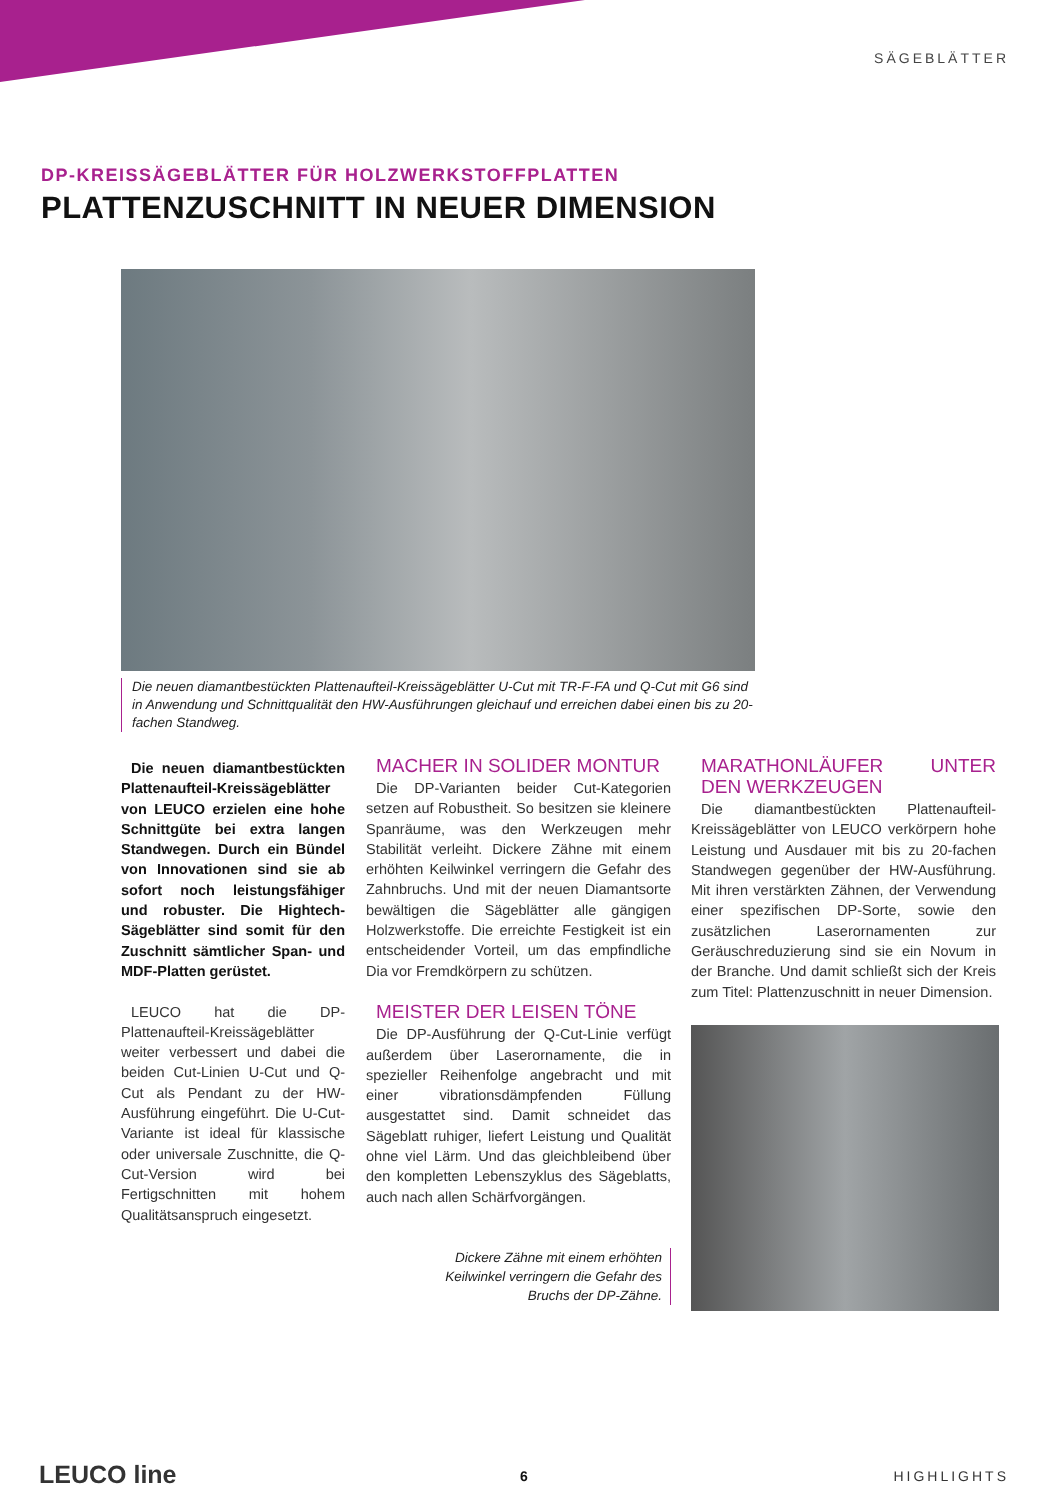SÄGEBLÄTTER
DP-KREISSÄGEBLÄTTER FÜR HOLZWERKSTOFFPLATTEN
PLATTENZUSCHNITT IN NEUER DIMENSION
Die neuen diamantbestückten Plattenaufteil-Kreissägeblätter U-Cut mit TR-F-FA und Q-Cut mit G6 sind in Anwendung und Schnittqualität den HW-Ausführungen gleichauf und erreichen dabei einen bis zu 20-fachen Standweg.
Die neuen diamantbestückten Plattenaufteil-Kreissägeblätter von LEUCO erzielen eine hohe Schnittgüte bei extra langen Standwegen. Durch ein Bündel von Innovationen sind sie ab sofort noch leistungsfähiger und robuster. Die Hightech-Sägeblätter sind somit für den Zuschnitt sämtlicher Span- und MDF-Platten gerüstet.
LEUCO hat die DP-Plattenaufteil-Kreissägeblätter weiter verbessert und dabei die beiden Cut-Linien U-Cut und Q-Cut als Pendant zu der HW-Ausführung eingeführt. Die U-Cut-Variante ist ideal für klassische oder universale Zuschnitte, die Q-Cut-Version wird bei Fertigschnitten mit hohem Qualitätsanspruch eingesetzt.
MACHER IN SOLIDER MONTUR
Die DP-Varianten beider Cut-Kategorien setzen auf Robustheit. So besitzen sie kleinere Spanräume, was den Werkzeugen mehr Stabilität verleiht. Dickere Zähne mit einem erhöhten Keilwinkel verringern die Gefahr des Zahnbruchs. Und mit der neuen Diamantsorte bewältigen die Sägeblätter alle gängigen Holzwerkstoffe. Die erreichte Festigkeit ist ein entscheidender Vorteil, um das empfindliche Dia vor Fremdkörpern zu schützen.
MEISTER DER LEISEN TÖNE
Die DP-Ausführung der Q-Cut-Linie verfügt außerdem über Laserornamente, die in spezieller Reihenfolge angebracht und mit einer vibrationsdämpfenden Füllung ausgestattet sind. Damit schneidet das Sägeblatt ruhiger, liefert Leistung und Qualität ohne viel Lärm. Und das gleichbleibend über den kompletten Lebenszyklus des Sägeblatts, auch nach allen Schärfvorgängen.
MARATHONLÄUFER UNTER DEN WERKZEUGEN
Die diamantbestückten Plattenaufteil-Kreissägeblätter von LEUCO verkörpern hohe Leistung und Ausdauer mit bis zu 20-fachen Standwegen gegenüber der HW-Ausführung. Mit ihren verstärkten Zähnen, der Verwendung einer spezifischen DP-Sorte, sowie den zusätzlichen Laserornamenten zur Geräuschreduzierung sind sie ein Novum in der Branche. Und damit schließt sich der Kreis zum Titel: Plattenzuschnitt in neuer Dimension.
Dickere Zähne mit einem erhöhten Keilwinkel verringern die Gefahr des Bruchs der DP-Zähne.
LEUCO line 6 HIGHLIGHTS